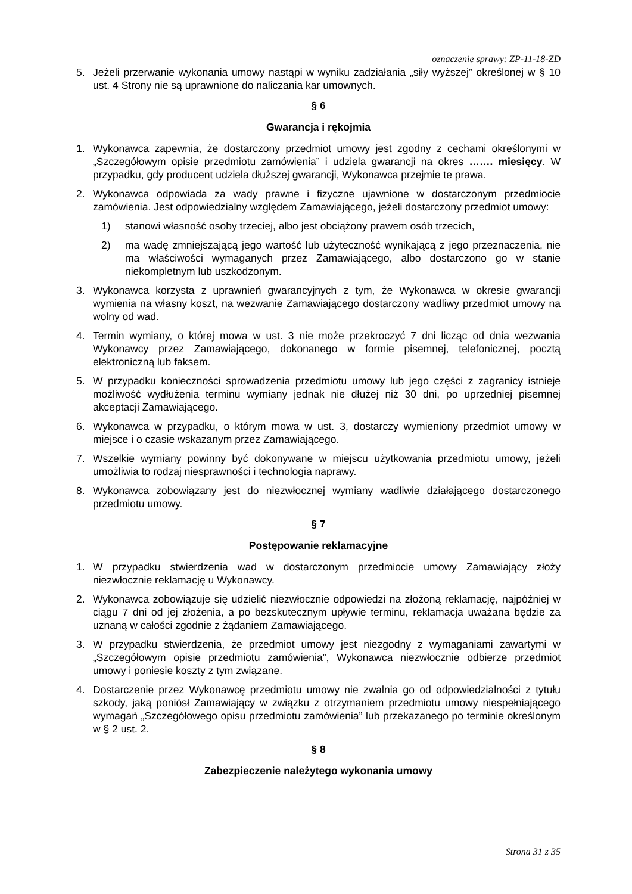oznaczenie sprawy: ZP-11-18-ZD
5. Jeżeli przerwanie wykonania umowy nastąpi w wyniku zadziałania „siły wyższej” określonej w § 10 ust. 4 Strony nie są uprawnione do naliczania kar umownych.
§ 6
Gwarancja i rękojmia
1. Wykonawca zapewnia, że dostarczony przedmiot umowy jest zgodny z cechami określonymi w „Szczegółowym opisie przedmiotu zamówienia” i udziela gwarancji na okres ……. miesięcy. W przypadku, gdy producent udziela dłuższej gwarancji, Wykonawca przejmie te prawa.
2. Wykonawca odpowiada za wady prawne i fizyczne ujawnione w dostarczonym przedmiocie zamówienia. Jest odpowiedzialny względem Zamawiającego, jeżeli dostarczony przedmiot umowy:
1) stanowi własność osoby trzeciej, albo jest obciążony prawem osób trzecich,
2) ma wadę zmniejszającą jego wartość lub użyteczność wynikającą z jego przeznaczenia, nie ma właściwości wymaganych przez Zamawiającego, albo dostarczono go w stanie niekompletnym lub uszkodzonym.
3. Wykonawca korzysta z uprawnień gwarancyjnych z tym, że Wykonawca w okresie gwarancji wymienia na własny koszt, na wezwanie Zamawiającego dostarczony wadliwy przedmiot umowy na wolny od wad.
4. Termin wymiany, o której mowa w ust. 3 nie może przekroczyć 7 dni licząc od dnia wezwania Wykonawcy przez Zamawiającego, dokonanego w formie pisemnej, telefonicznej, pocztą elektroniczną lub faksem.
5. W przypadku konieczności sprowadzenia przedmiotu umowy lub jego części z zagranicy istnieje możliwość wydłużenia terminu wymiany jednak nie dłużej niż 30 dni, po uprzedniej pisemnej akceptacji Zamawiającego.
6. Wykonawca w przypadku, o którym mowa w ust. 3, dostarczy wymieniony przedmiot umowy w miejsce i o czasie wskazanym przez Zamawiającego.
7. Wszelkie wymiany powinny być dokonywane w miejscu użytkowania przedmiotu umowy, jeżeli umożliwia to rodzaj niesprawności i technologia naprawy.
8. Wykonawca zobowiązany jest do niezwłocznej wymiany wadliwie działającego dostarczonego przedmiotu umowy.
§ 7
Postępowanie reklamacyjne
1. W przypadku stwierdzenia wad w dostarczonym przedmiocie umowy Zamawiający złoży niezwłocznie reklamację u Wykonawcy.
2. Wykonawca zobowiązuje się udzielić niezwłocznie odpowiedzi na złożoną reklamację, najpóźniej w ciągu 7 dni od jej złożenia, a po bezskutecznym upływie terminu, reklamacja uważana będzie za uznaną w całości zgodnie z żądaniem Zamawiającego.
3. W przypadku stwierdzenia, że przedmiot umowy jest niezgodny z wymaganiami zawartymi w „Szczegółowym opisie przedmiotu zamówienia”, Wykonawca niezwłocznie odbierze przedmiot umowy i poniesie koszty z tym związane.
4. Dostarczenie przez Wykonawcę przedmiotu umowy nie zwalnia go od odpowiedzialności z tytułu szkody, jaką poniósł Zamawiający w związku z otrzymaniem przedmiotu umowy niespełniającego wymagań „Szczegółowego opisu przedmiotu zamówienia” lub przekazanego po terminie określonym w § 2 ust. 2.
§ 8
Zabezpieczenie należytego wykonania umowy
Strona 31 z 35